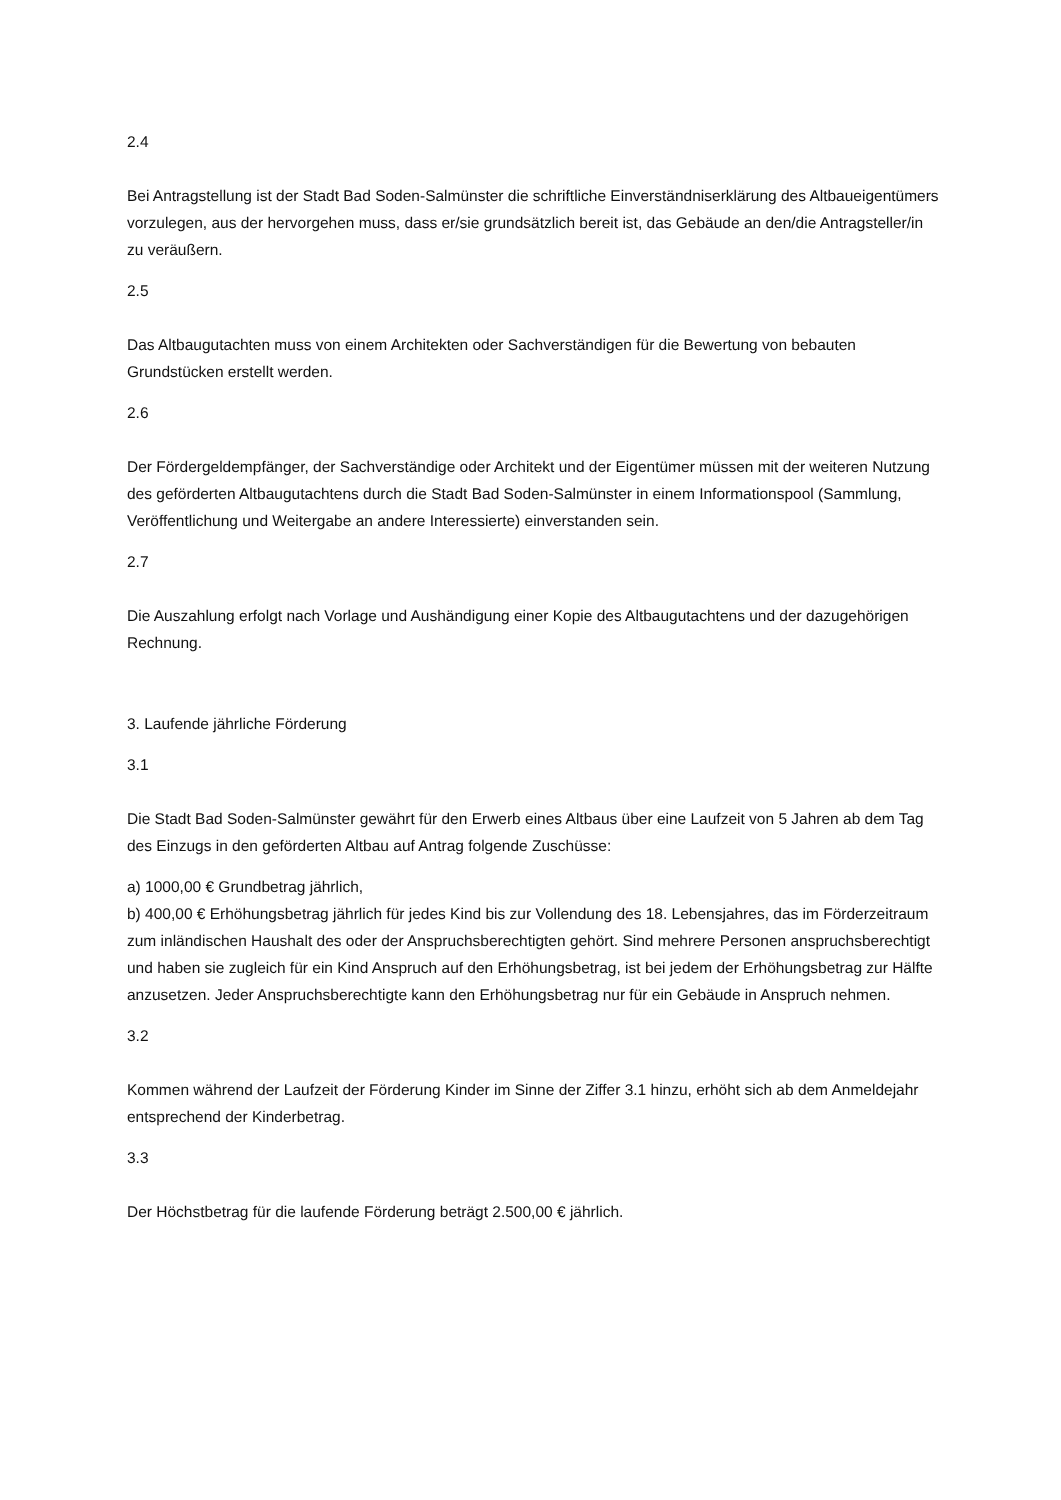2.4
Bei Antragstellung ist der Stadt Bad Soden-Salmünster die schriftliche Einverständniserklärung des Altbaueigentümers vorzulegen, aus der hervorgehen muss, dass er/sie grundsätzlich bereit ist, das Gebäude an den/die Antragsteller/in zu veräußern.
2.5
Das Altbaugutachten muss von einem Architekten oder Sachverständigen für die Bewertung von bebauten Grundstücken erstellt werden.
2.6
Der Fördergeldempfänger, der Sachverständige oder Architekt und der Eigentümer müssen mit der weiteren Nutzung des geförderten Altbaugutachtens durch die Stadt Bad Soden-Salmünster in einem Informationspool (Sammlung, Veröffentlichung und Weitergabe an andere Interessierte) einverstanden sein.
2.7
Die Auszahlung erfolgt nach Vorlage und Aushändigung einer Kopie des Altbaugutachtens und der dazugehörigen Rechnung.
3. Laufende jährliche Förderung
3.1
Die Stadt Bad Soden-Salmünster gewährt für den Erwerb eines Altbaus über eine Laufzeit von 5 Jahren ab dem Tag des Einzugs in den geförderten Altbau auf Antrag folgende Zuschüsse:
a) 1000,00 € Grundbetrag jährlich,
b) 400,00 € Erhöhungsbetrag jährlich für jedes Kind bis zur Vollendung des 18. Lebensjahres, das im Förderzeitraum zum inländischen Haushalt des oder der Anspruchsberechtigten gehört. Sind mehrere Personen anspruchsberechtigt und haben sie zugleich für ein Kind Anspruch auf den Erhöhungsbetrag, ist bei jedem der Erhöhungsbetrag zur Hälfte anzusetzen. Jeder Anspruchsberechtigte kann den Erhöhungsbetrag nur für ein Gebäude in Anspruch nehmen.
3.2
Kommen während der Laufzeit der Förderung Kinder im Sinne der Ziffer 3.1 hinzu, erhöht sich ab dem Anmeldejahr entsprechend der Kinderbetrag.
3.3
Der Höchstbetrag für die laufende Förderung beträgt 2.500,00 € jährlich.